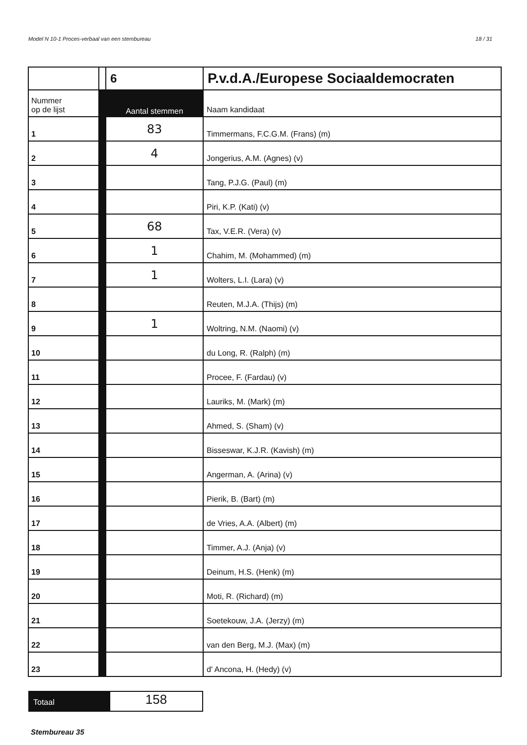Model N 10-1 Proces-verbaal van een stembureau 18 / 31
| | | 6 | P.v.d.A./Europese Sociaaldemocraten |
| Nummer op de lijst | | Aantal stemmen | Naam kandidaat |
| 1 | | 83 | Timmermans, F.C.G.M. (Frans) (m) |
| 2 | | 4 | Jongerius, A.M. (Agnes) (v) |
| 3 | | | Tang, P.J.G. (Paul) (m) |
| 4 | | | Piri, K.P. (Kati) (v) |
| 5 | | 68 | Tax, V.E.R. (Vera) (v) |
| 6 | | 1 | Chahim, M. (Mohammed) (m) |
| 7 | | 1 | Wolters, L.I. (Lara) (v) |
| 8 | | | Reuten, M.J.A. (Thijs) (m) |
| 9 | | 1 | Woltring, N.M. (Naomi) (v) |
| 10 | | | du Long, R. (Ralph) (m) |
| 11 | | | Procee, F. (Fardau) (v) |
| 12 | | | Lauriks, M. (Mark) (m) |
| 13 | | | Ahmed, S. (Sham) (v) |
| 14 | | | Bisseswar, K.J.R. (Kavish) (m) |
| 15 | | | Angerman, A. (Arina) (v) |
| 16 | | | Pierik, B. (Bart) (m) |
| 17 | | | de Vries, A.A. (Albert) (m) |
| 18 | | | Timmer, A.J. (Anja) (v) |
| 19 | | | Deinum, H.S. (Henk) (m) |
| 20 | | | Moti, R. (Richard) (m) |
| 21 | | | Soetekouw, J.A. (Jerzy) (m) |
| 22 | | | van den Berg, M.J. (Max) (m) |
| 23 | | | d' Ancona, H. (Hedy) (v) |
Totaal
158
Stembureau 35